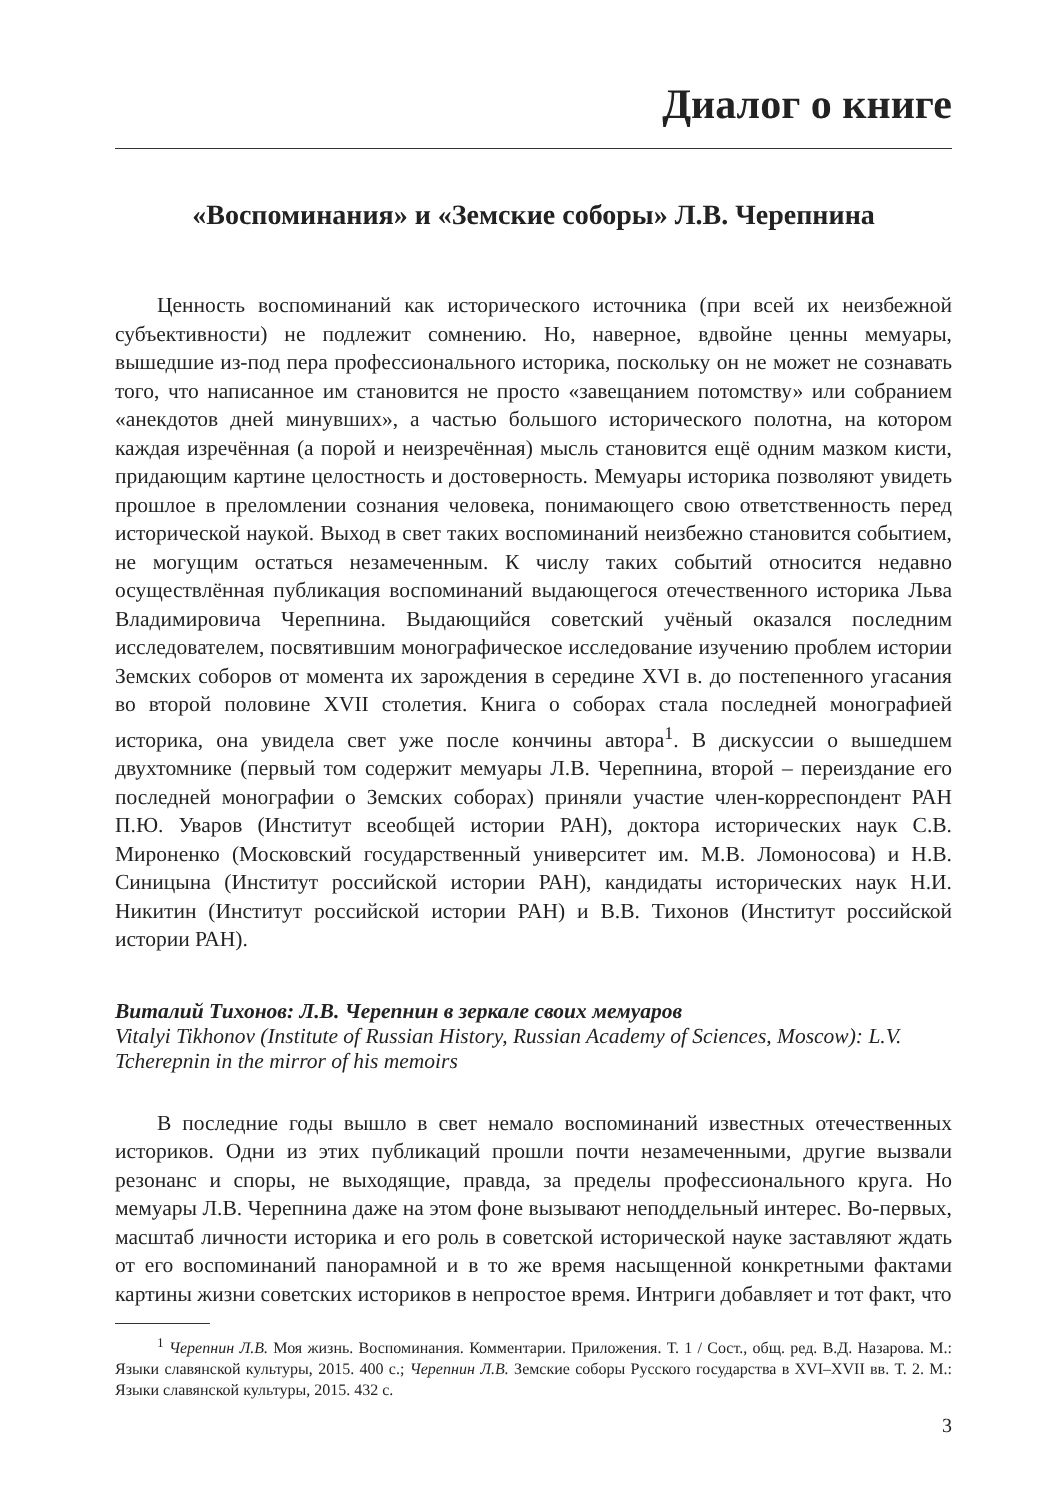Диалог о книге
«Воспоминания» и «Земские соборы» Л.В. Черепнина
Ценность воспоминаний как исторического источника (при всей их неизбежной субъективности) не подлежит сомнению. Но, наверное, вдвойне ценны мемуары, вышедшие из-под пера профессионального историка, поскольку он не может не сознавать того, что написанное им становится не просто «завещанием потомству» или собранием «анекдотов дней минувших», а частью большого исторического полотна, на котором каждая изречённая (а порой и неизречённая) мысль становится ещё одним мазком кисти, придающим картине целостность и достоверность. Мемуары историка позволяют увидеть прошлое в преломлении сознания человека, понимающего свою ответственность перед исторической наукой. Выход в свет таких воспоминаний неизбежно становится событием, не могущим остаться незамеченным. К числу таких событий относится недавно осуществлённая публикация воспоминаний выдающегося отечественного историка Льва Владимировича Черепнина. Выдающийся советский учёный оказался последним исследователем, посвятившим монографическое исследование изучению проблем истории Земских соборов от момента их зарождения в середине XVI в. до постепенного угасания во второй половине XVII столетия. Книга о соборах стала последней монографией историка, она увидела свет уже после кончины автора<sup>1</sup>. В дискуссии о вышедшем двухтомнике (первый том содержит мемуары Л.В. Черепнина, второй – переиздание его последней монографии о Земских соборах) приняли участие член-корреспондент РАН П.Ю. Уваров (Институт всеобщей истории РАН), доктора исторических наук С.В. Мироненко (Московский государственный университет им. М.В. Ломоносова) и Н.В. Синицына (Институт российской истории РАН), кандидаты исторических наук Н.И. Никитин (Институт российской истории РАН) и В.В. Тихонов (Институт российской истории РАН).
Виталий Тихонов: Л.В. Черепнин в зеркале своих мемуаров
Vitalyi Tikhonov (Institute of Russian History, Russian Academy of Sciences, Moscow): L.V. Tcherepnin in the mirror of his memoirs
В последние годы вышло в свет немало воспоминаний известных отечественных историков. Одни из этих публикаций прошли почти незамеченными, другие вызвали резонанс и споры, не выходящие, правда, за пределы профессионального круга. Но мемуары Л.В. Черепнина даже на этом фоне вызывают неподдельный интерес. Во-первых, масштаб личности историка и его роль в советской исторической науке заставляют ждать от его воспоминаний панорамной и в то же время насыщенной конкретными фактами картины жизни советских историков в непростое время. Интриги добавляет и тот факт, что
<sup>1</sup> Черепнин Л.В. Моя жизнь. Воспоминания. Комментарии. Приложения. Т. 1 / Сост., общ. ред. В.Д. Назарова. М.: Языки славянской культуры, 2015. 400 с.; Черепнин Л.В. Земские соборы Русского государства в XVI–XVII вв. Т. 2. М.: Языки славянской культуры, 2015. 432 с.
3